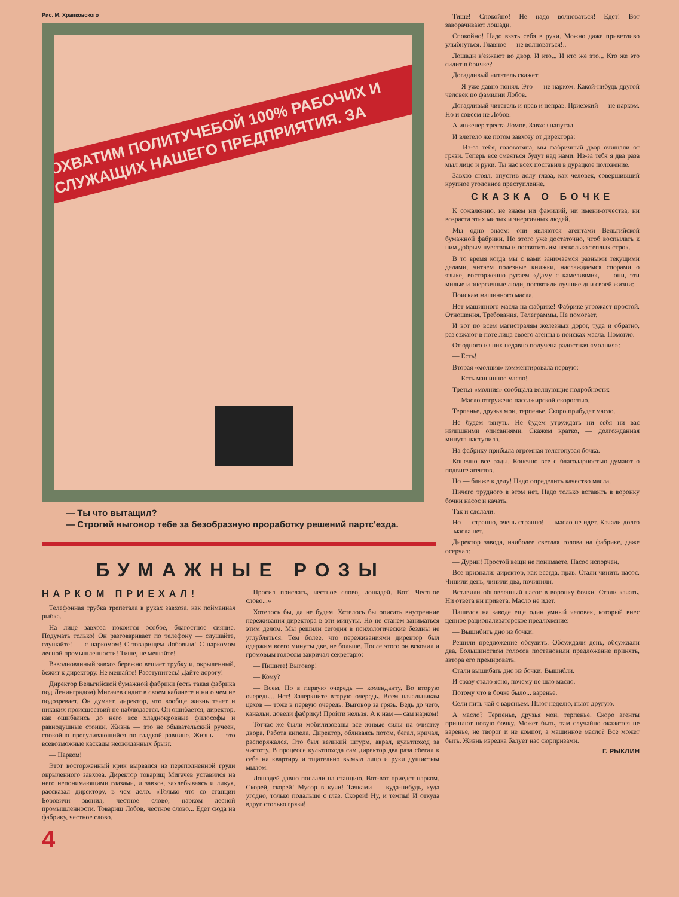Рис. М. Храпковского
ОХВАТИМ ПОЛИТУЧЕБОЙ 100% РАБОЧИХ И СЛУЖАЩИХ НАШЕГО ПРЕДПРИЯТИЯ. ЗА
— Ты что вытащил?
— Строгий выговор тебе за безобразную проработку решений партс'езда.
БУМАЖНЫЕ РОЗЫ
НАРКОМ ПРИЕХАЛ!
Телефонная трубка трепетала в руках завхоза, как пойманная рыбка.
На лице завхоза покоится особое, благостное сияние. Подумать только! Он разговаривает по телефону — слушайте, слушайте! — с наркомом! С товарищем Лобовым! С наркомом лесной промышленности! Тише, не мешайте!
Взволнованный завхоз бережно вешает трубку и, окрыленный, бежит к директору. Не мешайте! Расступитесь! Дайте дорогу!
Директор Вельгийской бумажной фабрики (есть такая фабрика под Ленинградом) Мигачев сидит в своем кабинете и ни о чем не подозревает. Он думает, директор, что вообще жизнь течет и никаких происшествий не наблюдается. Он ошибается, директор, как ошибались до него все хладнокровные философы и равнодушные стоики. Жизнь — это не обывательский ручеек, спокойно прогуливающийся по гладкой равнине. Жизнь — это всевозможные каскады неожиданных брызг.
— Нарком!
Этот восторженный крик вырвался из переполненной груди окрыленного завхоза. Директор товарищ Мигачев уставился на него непонимающими глазами, и завхоз, захлебываясь и ликуя, рассказал директору, в чем дело. «Только что со станции Боровичи звонил, честное слово, нарком лесной промышленности. Товарищ Лобов, честное слово... Едет сюда на фабрику, честное слово.
4
Просил прислать, честное слово, лошадей. Вот! Честное слово...»
Хотелось бы, да не будем. Хотелось бы описать внутренние переживания директора в эти минуты. Но не станем заниматься этим делом. Мы решили сегодня в психологические бездны не углубляться. Тем более, что переживаниями директор был одержим всего минуты две, не больше. После этого он вскочил и громовым голосом закричал секретарю:
— Пишите! Выговор!
— Кому?
— Всем. Но в первую очередь — коменданту. Во вторую очередь... Нет! Зачеркните вторую очередь. Всем начальникам цехов — тоже в первую очередь. Выговор за грязь. Ведь до чего, канальи, довели фабрику! Пройти нельзя. А к нам — сам нарком!
Тотчас же были мобилизованы все живые силы на очистку двора. Работа кипела. Директор, обливаясь потом, бегал, кричал, распоряжался. Это был великий штурм, аврал, культпоход за чистоту. В процессе культпохода сам директор два раза сбегал к себе на квартиру и тщательно вымыл лицо и руки душистым мылом.
Лошадей давно послали на станцию. Вот-вот приедет нарком. Скорей, скорей! Мусор в кучи! Тачками — куда-нибудь, куда угодно, только подальше с глаз. Скорей! Ну, и темпы! И откуда вдруг столько грязи!
Тише! Спокойно! Не надо волноваться! Едет! Вот заворачивают лошади.
Спокойно! Надо взять себя в руки. Можно даже приветливо улыбнуться. Главное — не волноваться!..
Лошади в'езжают во двор. И кто... И кто же это... Кто же это сидит в бричке?
Догадливый читатель скажет:
— Я уже давно понял. Это — не нарком. Какой-нибудь другой человек по фамилии Лобов.
Догадливый читатель и прав и неправ. Приезжий — не нарком. Но и совсем не Лобов.
А инженер треста Ломов. Завхоз напутал.
И влетело же потом завхозу от директора:
— Из-за тебя, головотяпа, мы фабричный двор очищали от грязи. Теперь все смеяться будут над нами. Из-за тебя я два раза мыл лицо и руки. Ты нас всех поставил в дурацкое положение.
Завхоз стоял, опустив долу глаза, как человек, совершивший крупное уголовное преступление.
СКАЗКА О БОЧКЕ
К сожалению, не знаем ни фамилий, ни имени-отчества, ни возраста этих милых и энергичных людей.
Мы одно знаем: они являются агентами Вельгийской бумажной фабрики. Но этого уже достаточно, чтоб воспылать к ним добрым чувством и посвятить им несколько теплых строк.
В то время когда мы с вами занимаемся разными текущими делами, читаем полезные книжки, наслаждаемся спорами о языке, восторженно ругаем «Даму с камелиями», — они, эти милые и энергичные люди, посвятили лучшие дни своей жизни:
Поискам машинного масла.
Нет машинного масла на фабрике! Фабрике угрожает простой. Отношения. Требования. Телеграммы. Не помогает.
И вот по всем магистралям железных дорог, туда и обратно, раз'езжают в поте лица своего агенты в поисках масла. Помогло.
От одного из них недавно получена радостная «молния»:
— Есть!
Вторая «молния» комментировала первую:
— Есть машинное масло!
Третья «молния» сообщала волнующие подробности:
— Масло отгружено пассажирской скоростью.
Терпенье, друзья мои, терпенье. Скоро прибудет масло.
Не будем тянуть. Не будем утруждать ни себя ни вас излишними описаниями. Скажем кратко, — долгожданная минута наступила.
На фабрику прибыла огромная толстопузая бочка.
Конечно все рады. Конечно все с благодарностью думают о подвиге агентов.
Но — ближе к делу! Надо определить качество масла.
Ничего трудного в этом нет. Надо только вставить в воронку бочки насос и качать.
Так и сделали.
Но — странно, очень странно! — масло не идет. Качали долго — масла нет.
Директор завода, наиболее светлая голова на фабрике, даже осерчал:
— Дурни! Простой вещи не понимаете. Насос испорчен.
Все признали: директор, как всегда, прав. Стали чинить насос. Чинили день, чинили два, починили.
Вставили обновленный насос в воронку бочки. Стали качать. Ни ответа ни привета. Масло не идет.
Нашелся на заводе еще один умный человек, который внес ценное рационализаторское предложение:
— Вышибить дно из бочки.
Решили предложение обсудить. Обсуждали день, обсуждали два. Большинством голосов постановили предложение принять, автора его премировать.
Стали вышибать дно из бочки. Вышибли.
И сразу стало ясно, почему не шло масло.
Потому что в бочке было... варенье.
Сели пить чай с вареньем. Пьют неделю, пьют другую.
А масло? Терпенье, друзья мои, терпенье. Скоро агенты пришлют новую бочку. Может быть, там случайно окажется не варенье, не творог и не компот, а машинное масло? Все может быть. Жизнь изредка балует нас сюрпризами.
Г. РЫКЛИН